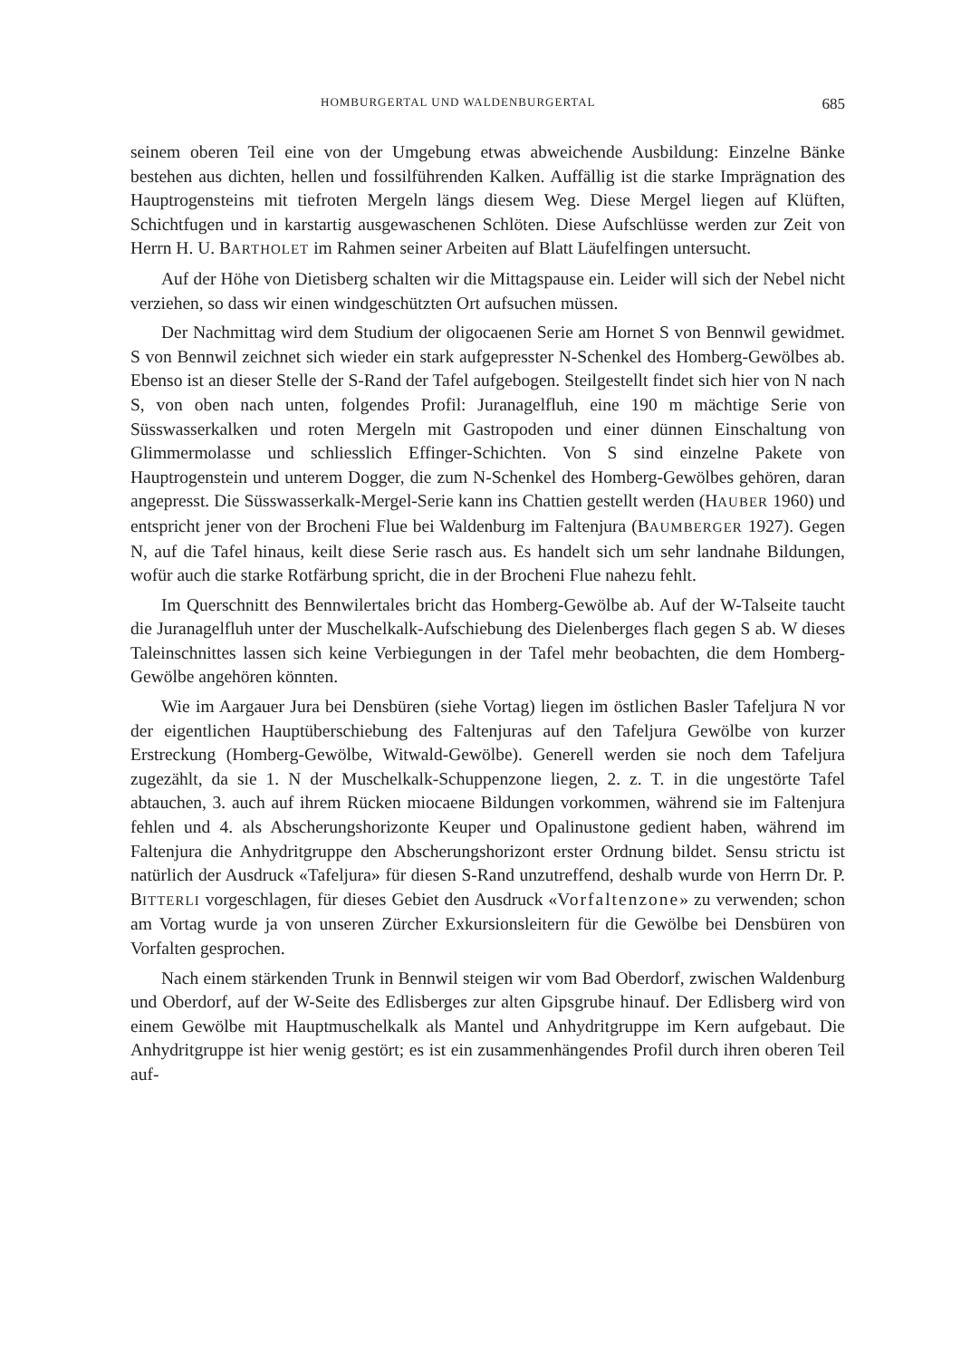HOMBURGERTAL UND WALDENBURGERTAL 685
seinem oberen Teil eine von der Umgebung etwas abweichende Ausbildung: Einzelne Bänke bestehen aus dichten, hellen und fossilführenden Kalken. Auffällig ist die starke Imprägnation des Hauptrogensteins mit tiefroten Mergeln längs diesem Weg. Diese Mergel liegen auf Klüften, Schichtfugen und in karstartig ausgewaschenen Schlöten. Diese Aufschlüsse werden zur Zeit von Herrn H. U. BARTHOLET im Rahmen seiner Arbeiten auf Blatt Läufelfingen untersucht.
Auf der Höhe von Dietisberg schalten wir die Mittagspause ein. Leider will sich der Nebel nicht verziehen, so dass wir einen windgeschützten Ort aufsuchen müssen.
Der Nachmittag wird dem Studium der oligocaenen Serie am Hornet S von Bennwil gewidmet. S von Bennwil zeichnet sich wieder ein stark aufgepresster N-Schenkel des Homberg-Gewölbes ab. Ebenso ist an dieser Stelle der S-Rand der Tafel aufgebogen. Steilgestellt findet sich hier von N nach S, von oben nach unten, folgendes Profil: Juranagelfluh, eine 190 m mächtige Serie von Süsswasserkalken und roten Mergeln mit Gastropoden und einer dünnen Einschaltung von Glimmermolasse und schliesslich Effinger-Schichten. Von S sind einzelne Pakete von Hauptrogenstein und unterem Dogger, die zum N-Schenkel des Homberg-Gewölbes gehören, daran angepresst. Die Süsswasserkalk-Mergel-Serie kann ins Chattien gestellt werden (HAUBER 1960) und entspricht jener von der Brocheni Flue bei Waldenburg im Faltenjura (BAUMBERGER 1927). Gegen N, auf die Tafel hinaus, keilt diese Serie rasch aus. Es handelt sich um sehr landnahe Bildungen, wofür auch die starke Rotfärbung spricht, die in der Brocheni Flue nahezu fehlt.
Im Querschnitt des Bennwilertales bricht das Homberg-Gewölbe ab. Auf der W-Talseite taucht die Juranagelfluh unter der Muschelkalk-Aufschiebung des Dielenberges flach gegen S ab. W dieses Taleinschnittes lassen sich keine Verbiegungen in der Tafel mehr beobachten, die dem Homberg-Gewölbe angehören könnten.
Wie im Aargauer Jura bei Densbüren (siehe Vortag) liegen im östlichen Basler Tafeljura N vor der eigentlichen Hauptüberschiebung des Faltenjuras auf den Tafeljura Gewölbe von kurzer Erstreckung (Homberg-Gewölbe, Witwald-Gewölbe). Generell werden sie noch dem Tafeljura zugezählt, da sie 1. N der Muschelkalk-Schuppenzone liegen, 2. z. T. in die ungestörte Tafel abtauchen, 3. auch auf ihrem Rücken miocaene Bildungen vorkommen, während sie im Faltenjura fehlen und 4. als Abscherungshorizonte Keuper und Opalinustone gedient haben, während im Faltenjura die Anhydritgruppe den Abscherungshorizont erster Ordnung bildet. Sensu strictu ist natürlich der Ausdruck «Tafeljura» für diesen S-Rand unzutreffend, deshalb wurde von Herrn Dr. P. BITTERLI vorgeschlagen, für dieses Gebiet den Ausdruck «Vorfaltenzone» zu verwenden; schon am Vortag wurde ja von unseren Zürcher Exkursionsleitern für die Gewölbe bei Densbüren von Vorfalten gesprochen.
Nach einem stärkenden Trunk in Bennwil steigen wir vom Bad Oberdorf, zwischen Waldenburg und Oberdorf, auf der W-Seite des Edlisberges zur alten Gipsgrube hinauf. Der Edlisberg wird von einem Gewölbe mit Hauptmuschelkalk als Mantel und Anhydritgruppe im Kern aufgebaut. Die Anhydritgruppe ist hier wenig gestört; es ist ein zusammenhängendes Profil durch ihren oberen Teil auf-